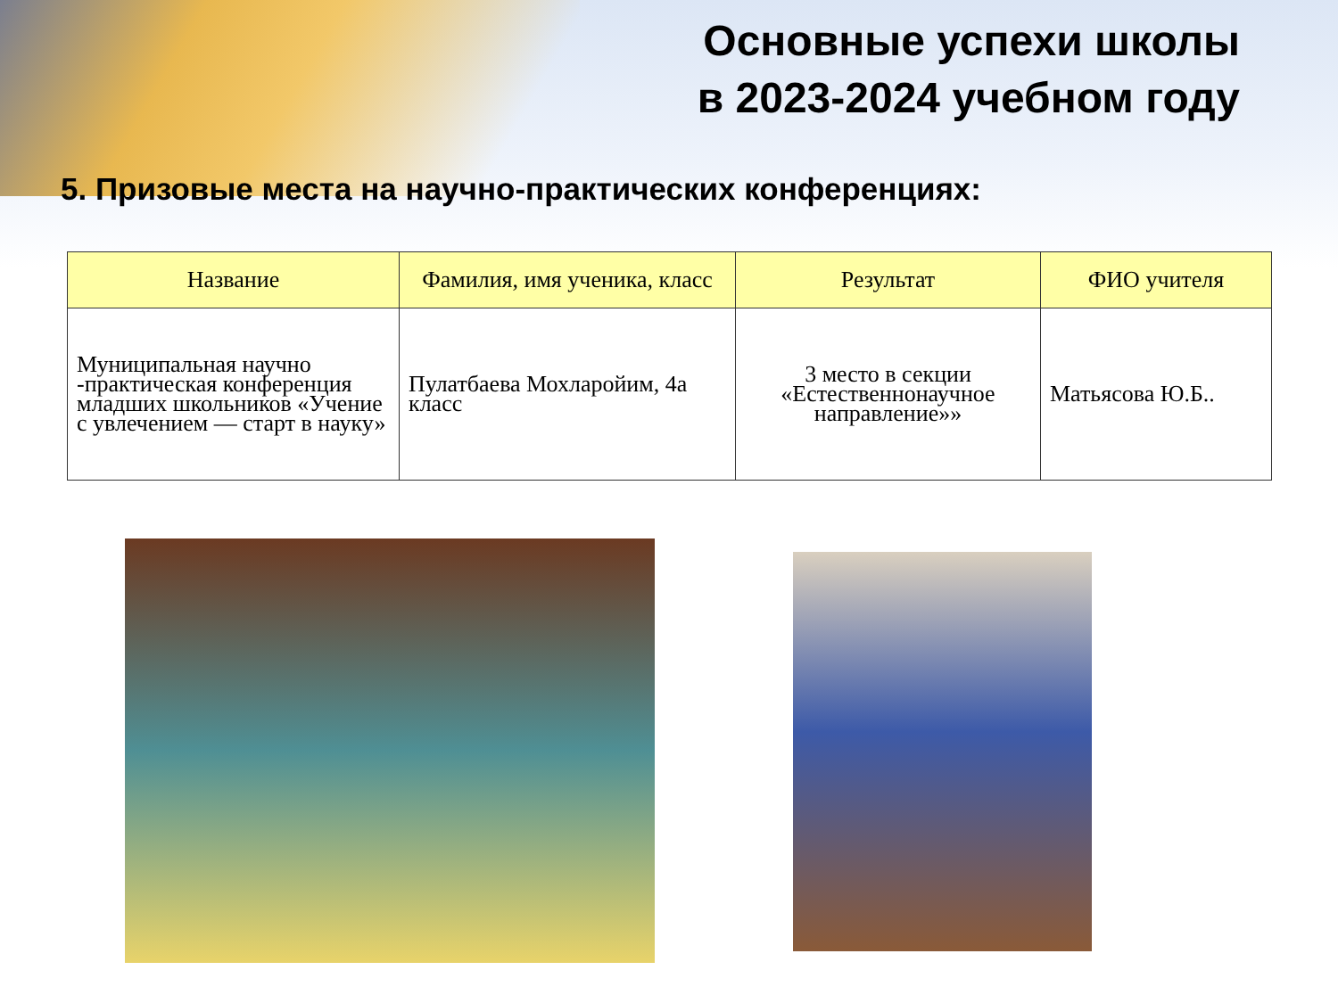Основные успехи школы
в 2023-2024 учебном году
5. Призовые места на научно-практических конференциях:
| Название | Фамилия, имя ученика, класс | Результат | ФИО учителя |
| --- | --- | --- | --- |
| Муниципальная научно -практическая конференция младших школьников «Учение с увлечением — старт в науку» | Пулатбаева Мохларойим, 4а класс | 3 место в секции «Естественнонаучное направление»» | Матьясова Ю.Б.. |